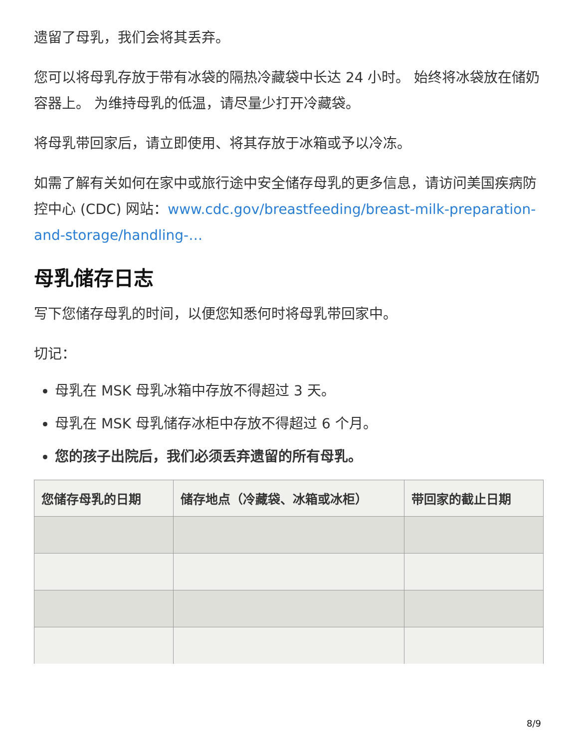遗留了母乳，我们会将其丢弃。
您可以将母乳存放于带有冰袋的隔热冷藏袋中长达 24 小时。 始终将冰袋放在储奶容器上。 为维持母乳的低温，请尽量少打开冷藏袋。
将母乳带回家后，请立即使用、将其存放于冰箱或予以冷冻。
如需了解有关如何在家中或旅行途中安全储存母乳的更多信息，请访问美国疾病防控中心 (CDC) 网站：www.cdc.gov/breastfeeding/breast-milk-preparation-and-storage/handling-…
母乳储存日志
写下您储存母乳的时间，以便您知悉何时将母乳带回家中。
切记：
母乳在 MSK 母乳冰箱中存放不得超过 3 天。
母乳在 MSK 母乳储存冰柜中存放不得超过 6 个月。
您的孩子出院后，我们必须丢弃遗留的所有母乳。
| 您储存母乳的日期 | 储存地点（冷藏袋、冰箱或冰柜） | 带回家的截止日期 |
| --- | --- | --- |
8/9